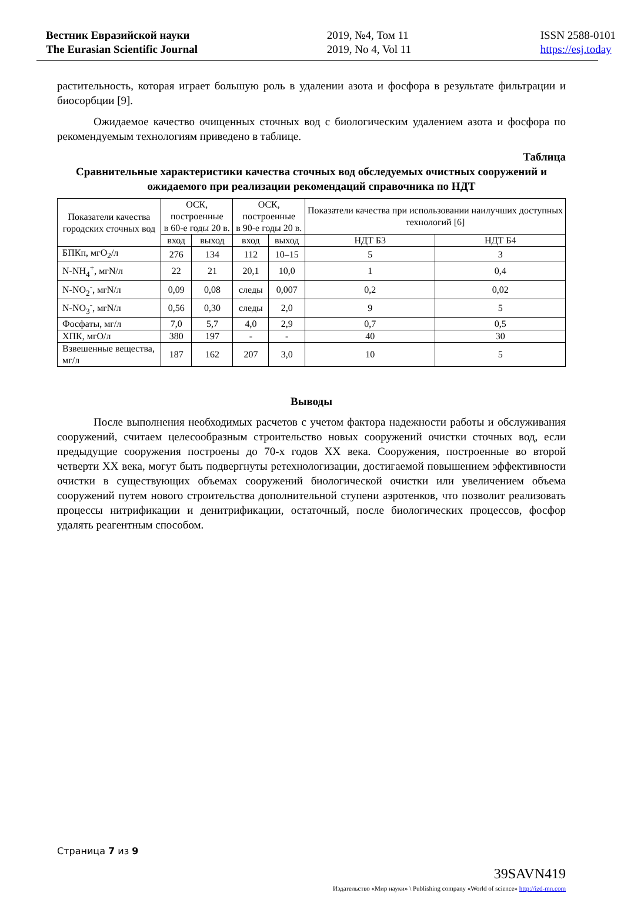Вестник Евразийской науки
The Eurasian Scientific Journal
2019, №4, Том 11
2019, No 4, Vol 11
ISSN 2588-0101
https://esj.today
растительность, которая играет большую роль в удалении азота и фосфора в результате фильтрации и биосорбции [9].
Ожидаемое качество очищенных сточных вод с биологическим удалением азота и фосфора по рекомендуемым технологиям приведено в таблице.
Таблица
Сравнительные характеристики качества сточных вод обследуемых очистных сооружений и ожидаемого при реализации рекомендаций справочника по НДТ
| Показатели качества городских сточных вод | ОСК, построенные в 60-е годы 20 в. | | ОСК, построенные в 90-е годы 20 в. | | Показатели качества при использовании наилучших доступных технологий [6] | |
| --- | --- | --- | --- | --- | --- | --- |
| | вход | выход | вход | выход | НДТ Б3 | НДТ Б4 |
| БПКп, мгO<sub>2</sub>/л | 276 | 134 | 112 | 10–15 | 5 | 3 |
| N-NH<sub>4</sub><sup>+</sup>, мгN/л | 22 | 21 | 20,1 | 10,0 | 1 | 0,4 |
| N-NO<sub>2</sub><sup>-</sup>, мгN/л | 0,09 | 0,08 | следы | 0,007 | 0,2 | 0,02 |
| N-NO<sub>3</sub><sup>-</sup>, мгN/л | 0,56 | 0,30 | следы | 2,0 | 9 | 5 |
| Фосфаты, мг/л | 7,0 | 5,7 | 4,0 | 2,9 | 0,7 | 0,5 |
| ХПК, мгO/л | 380 | 197 | - | - | 40 | 30 |
| Взвешенные вещества, мг/л | 187 | 162 | 207 | 3,0 | 10 | 5 |
Выводы
После выполнения необходимых расчетов с учетом фактора надежности работы и обслуживания сооружений, считаем целесообразным строительство новых сооружений очистки сточных вод, если предыдущие сооружения построены до 70-х годов XX века. Сооружения, построенные во второй четверти XX века, могут быть подвергнуты ретехнологизации, достигаемой повышением эффективности очистки в существующих объемах сооружений биологической очистки или увеличением объема сооружений путем нового строительства дополнительной ступени аэротенков, что позволит реализовать процессы нитрификации и денитрификации, остаточный, после биологических процессов, фосфор удалять реагентным способом.
Страница 7 из 9
39SAVN419
Издательство «Мир науки» \ Publishing company «World of science» http://izd-mn.com